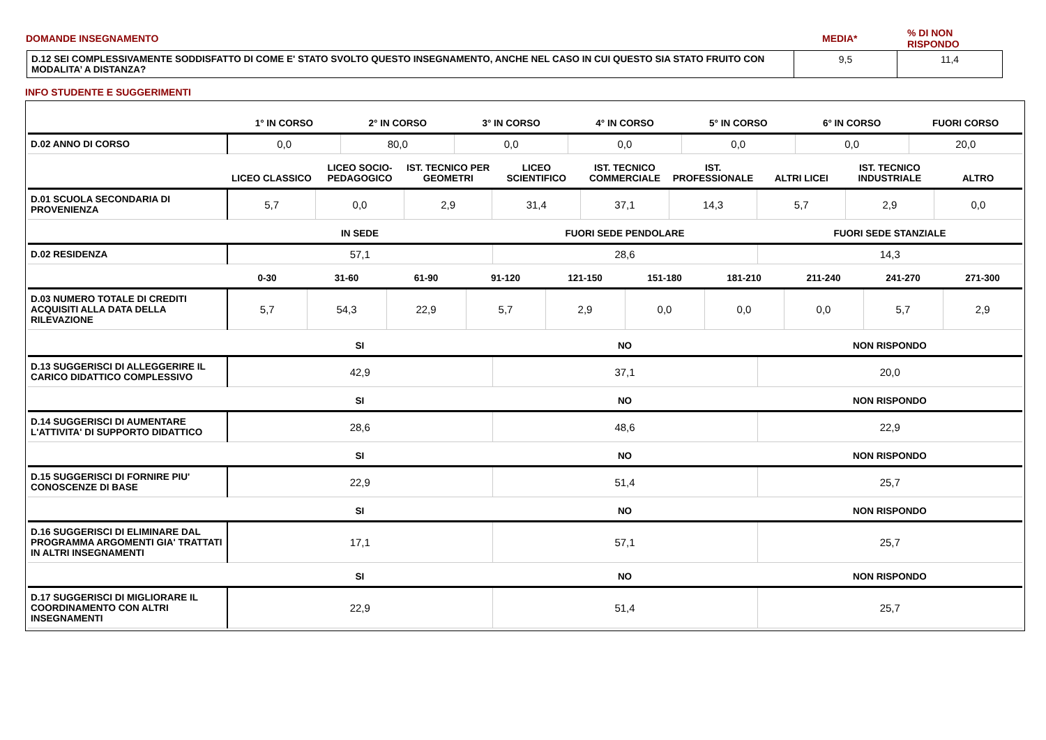| DOMANDE INSEGNAMENTO | MEDIA* | % DI NON RISPONDO |
| D.12 SEI COMPLESSIVAMENTE SODDISFATTO DI COME E' STATO SVOLTO QUESTO INSEGNAMENTO, ANCHE NEL CASO IN CUI QUESTO SIA STATO FRUITO CON MODALITA’ A DISTANZA? | 9,5 | 11,4 |
INFO STUDENTE E SUGGERIMENTI
| | 1° IN CORSO | 2° IN CORSO | 3° IN CORSO | 4° IN CORSO | 5° IN CORSO | 6° IN CORSO | FUORI CORSO |
| --- | --- | --- | --- | --- | --- | --- | --- |
| D.02 ANNO DI CORSO | 0,0 | 80,0 | 0,0 | 0,0 | 0,0 | 0,0 | 20,0 |
| | LICEO CLASSICO | LICEO SOCIO-PEDAGOGICO | IST. TECNICO PER GEOMETRI | LICEO SCIENTIFICO | IST. TECNICO COMMERCIALE | IST. PROFESSIONALE | ALTRI LICEI | IST. TECNICO INDUSTRIALE | ALTRO |
| --- | --- | --- | --- | --- | --- | --- | --- | --- | --- |
| D.01 SCUOLA SECONDARIA DI PROVENIENZA | 5,7 | 0,0 | 2,9 | 31,4 | 37,1 | 14,3 | 5,7 | 2,9 | 0,0 |
| | IN SEDE | FUORI SEDE PENDOLARE | FUORI SEDE STANZIALE |
| --- | --- | --- | --- |
| D.02 RESIDENZA | 57,1 | 28,6 | 14,3 |
| | 0-30 | 31-60 | 61-90 | 91-120 | 121-150 | 151-180 | 181-210 | 211-240 | 241-270 | 271-300 |
| --- | --- | --- | --- | --- | --- | --- | --- | --- | --- | --- |
| D.03 NUMERO TOTALE DI CREDITI ACQUISITI ALLA DATA DELLA RILEVAZIONE | 5,7 | 54,3 | 22,9 | 5,7 | 2,9 | 0,0 | 0,0 | 0,0 | 5,7 | 2,9 |
| | SI | NO | NON RISPONDO |
| --- | --- | --- | --- |
| D.13 SUGGERISCI DI ALLEGGERIRE IL CARICO DIDATTICO COMPLESSIVO | 42,9 | 37,1 | 20,0 |
| | SI | NO | NON RISPONDO |
| --- | --- | --- | --- |
| D.14 SUGGERISCI DI AUMENTARE L'ATTIVITA' DI SUPPORTO DIDATTICO | 28,6 | 48,6 | 22,9 |
| | SI | NO | NON RISPONDO |
| --- | --- | --- | --- |
| D.15 SUGGERISCI DI FORNIRE PIU' CONOSCENZE DI BASE | 22,9 | 51,4 | 25,7 |
| | SI | NO | NON RISPONDO |
| --- | --- | --- | --- |
| D.16 SUGGERISCI DI ELIMINARE DAL PROGRAMMA ARGOMENTI GIA' TRATTATI IN ALTRI INSEGNAMENTI | 17,1 | 57,1 | 25,7 |
| | SI | NO | NON RISPONDO |
| --- | --- | --- | --- |
| D.17 SUGGERISCI DI MIGLIORARE IL COORDINAMENTO CON ALTRI INSEGNAMENTI | 22,9 | 51,4 | 25,7 |